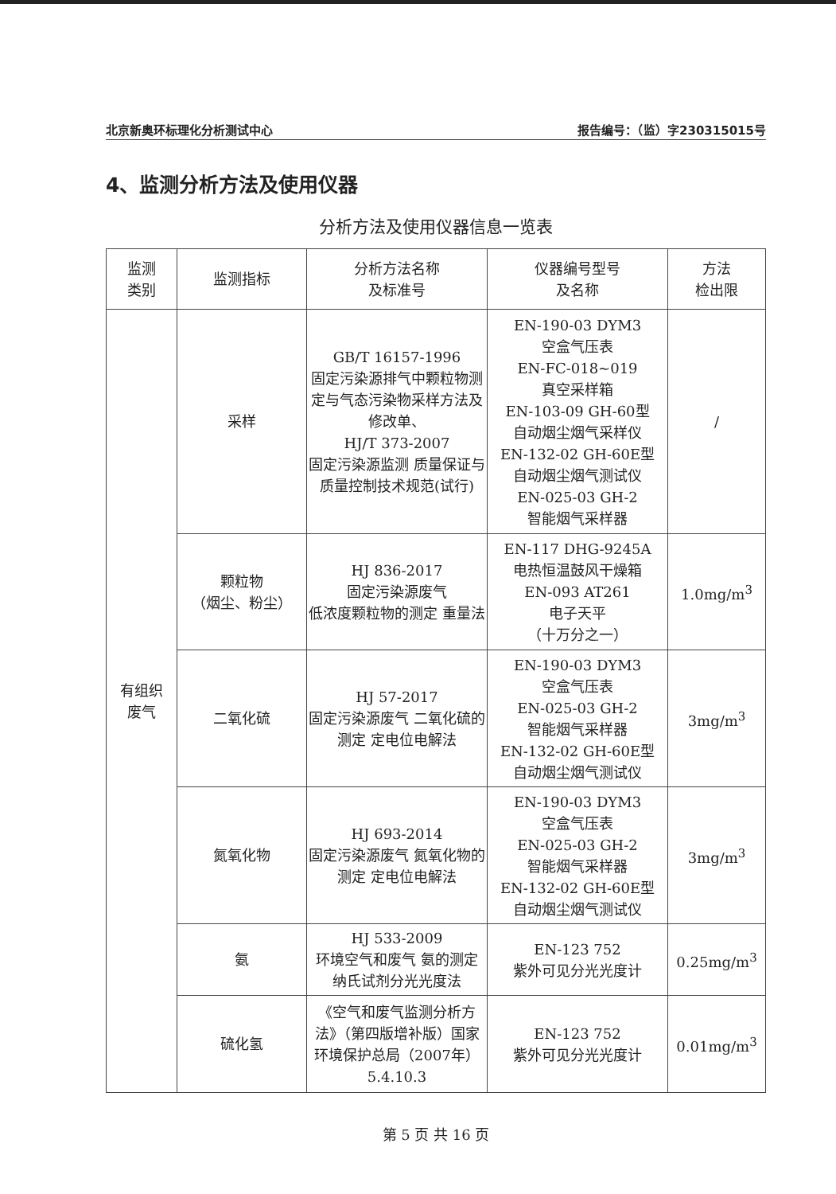北京新奥环标理化分析测试中心 报告编号：（监）字230315015号
4、监测分析方法及使用仪器
分析方法及使用仪器信息一览表
| 监测 类别 | 监测指标 | 分析方法名称 及标准号 | 仪器编号型号 及名称 | 方法 检出限 |
| --- | --- | --- | --- | --- |
| 有组织 废气 | 采样 | GB/T 16157-1996 固定污染源排气中颗粒物测定与气态污染物采样方法及修改单、 HJ/T 373-2007 固定污染源监测 质量保证与质量控制技术规范(试行) | EN-190-03 DYM3 空盒气压表 EN-FC-018~019 真空采样箱 EN-103-09 GH-60型 自动烟尘烟气采样仪 EN-132-02 GH-60E型 自动烟尘烟气测试仪 EN-025-03 GH-2 智能烟气采样器 | / |
| | 颗粒物 （烟尘、粉尘） | HJ 836-2017 固定污染源废气 低浓度颗粒物的测定 重量法 | EN-117 DHG-9245A 电热恒温鼓风干燥箱 EN-093 AT261 电子天平 （十万分之一） | 1.0mg/m<sup>3</sup> |
| | 二氧化硫 | HJ 57-2017 固定污染源废气 二氧化硫的测定 定电位电解法 | EN-190-03 DYM3 空盒气压表 EN-025-03 GH-2 智能烟气采样器 EN-132-02 GH-60E型 自动烟尘烟气测试仪 | 3mg/m<sup>3</sup> |
| | 氮氧化物 | HJ 693-2014 固定污染源废气 氮氧化物的测定 定电位电解法 | EN-190-03 DYM3 空盒气压表 EN-025-03 GH-2 智能烟气采样器 EN-132-02 GH-60E型 自动烟尘烟气测试仪 | 3mg/m<sup>3</sup> |
| | 氨 | HJ 533-2009 环境空气和废气 氨的测定 纳氏试剂分光光度法 | EN-123 752 紫外可见分光光度计 | 0.25mg/m<sup>3</sup> |
| | 硫化氢 | 《空气和废气监测分析方法》（第四版增补版）国家环境保护总局（2007年）5.4.10.3 | EN-123 752 紫外可见分光光度计 | 0.01mg/m<sup>3</sup> |
第 5 页 共 16 页